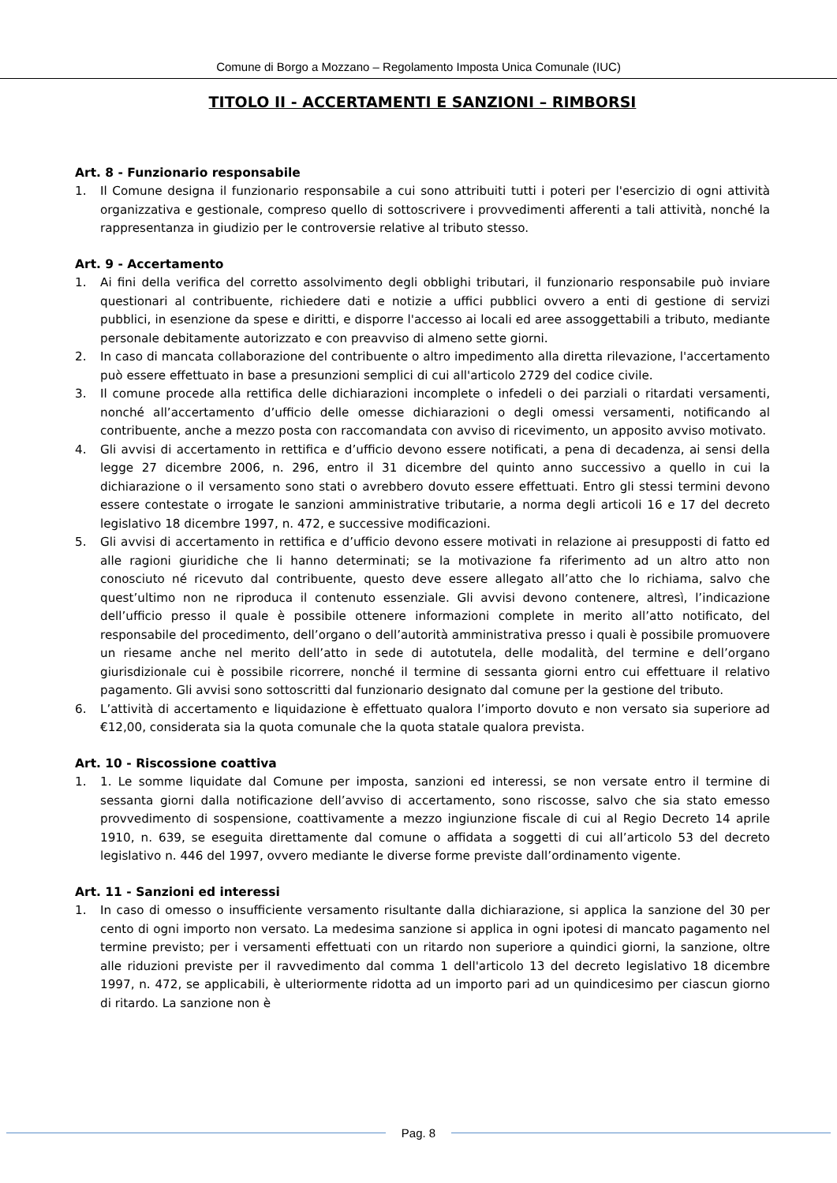Comune di Borgo a Mozzano – Regolamento Imposta Unica Comunale (IUC)
TITOLO II - ACCERTAMENTI E SANZIONI – RIMBORSI
Art. 8 - Funzionario responsabile
1. Il Comune designa il funzionario responsabile a cui sono attribuiti tutti i poteri per l'esercizio di ogni attività organizzativa e gestionale, compreso quello di sottoscrivere i provvedimenti afferenti a tali attività, nonché la rappresentanza in giudizio per le controversie relative al tributo stesso.
Art. 9 - Accertamento
1. Ai fini della verifica del corretto assolvimento degli obblighi tributari, il funzionario responsabile può inviare questionari al contribuente, richiedere dati e notizie a uffici pubblici ovvero a enti di gestione di servizi pubblici, in esenzione da spese e diritti, e disporre l'accesso ai locali ed aree assoggettabili a tributo, mediante personale debitamente autorizzato e con preavviso di almeno sette giorni.
2. In caso di mancata collaborazione del contribuente o altro impedimento alla diretta rilevazione, l'accertamento può essere effettuato in base a presunzioni semplici di cui all'articolo 2729 del codice civile.
3. Il comune procede alla rettifica delle dichiarazioni incomplete o infedeli o dei parziali o ritardati versamenti, nonché all’accertamento d’ufficio delle omesse dichiarazioni o degli omessi versamenti, notificando al contribuente, anche a mezzo posta con raccomandata con avviso di ricevimento, un apposito avviso motivato.
4. Gli avvisi di accertamento in rettifica e d’ufficio devono essere notificati, a pena di decadenza, ai sensi della legge 27 dicembre 2006, n. 296, entro il 31 dicembre del quinto anno successivo a quello in cui la dichiarazione o il versamento sono stati o avrebbero dovuto essere effettuati. Entro gli stessi termini devono essere contestate o irrogate le sanzioni amministrative tributarie, a norma degli articoli 16 e 17 del decreto legislativo 18 dicembre 1997, n. 472, e successive modificazioni.
5. Gli avvisi di accertamento in rettifica e d’ufficio devono essere motivati in relazione ai presupposti di fatto ed alle ragioni giuridiche che li hanno determinati; se la motivazione fa riferimento ad un altro atto non conosciuto né ricevuto dal contribuente, questo deve essere allegato all’atto che lo richiama, salvo che quest’ultimo non ne riproduca il contenuto essenziale. Gli avvisi devono contenere, altresì, l’indicazione dell’ufficio presso il quale è possibile ottenere informazioni complete in merito all’atto notificato, del responsabile del procedimento, dell’organo o dell’autorità amministrativa presso i quali è possibile promuovere un riesame anche nel merito dell’atto in sede di autotutela, delle modalità, del termine e dell’organo giurisdizionale cui è possibile ricorrere, nonché il termine di sessanta giorni entro cui effettuare il relativo pagamento. Gli avvisi sono sottoscritti dal funzionario designato dal comune per la gestione del tributo.
6. L’attività di accertamento e liquidazione è effettuato qualora l’importo dovuto e non versato sia superiore ad €12,00, considerata sia la quota comunale che la quota statale qualora prevista.
Art. 10 - Riscossione coattiva
1. 1. Le somme liquidate dal Comune per imposta, sanzioni ed interessi, se non versate entro il termine di sessanta giorni dalla notificazione dell’avviso di accertamento, sono riscosse, salvo che sia stato emesso provvedimento di sospensione, coattivamente a mezzo ingiunzione fiscale di cui al Regio Decreto 14 aprile 1910, n. 639, se eseguita direttamente dal comune o affidata a soggetti di cui all’articolo 53 del decreto legislativo n. 446 del 1997, ovvero mediante le diverse forme previste dall’ordinamento vigente.
Art. 11 - Sanzioni ed interessi
1. In caso di omesso o insufficiente versamento risultante dalla dichiarazione, si applica la sanzione del 30 per cento di ogni importo non versato. La medesima sanzione si applica in ogni ipotesi di mancato pagamento nel termine previsto; per i versamenti effettuati con un ritardo non superiore a quindici giorni, la sanzione, oltre alle riduzioni previste per il ravvedimento dal comma 1 dell'articolo 13 del decreto legislativo 18 dicembre 1997, n. 472, se applicabili, è ulteriormente ridotta ad un importo pari ad un quindicesimo per ciascun giorno di ritardo. La sanzione non è
Pag. 8